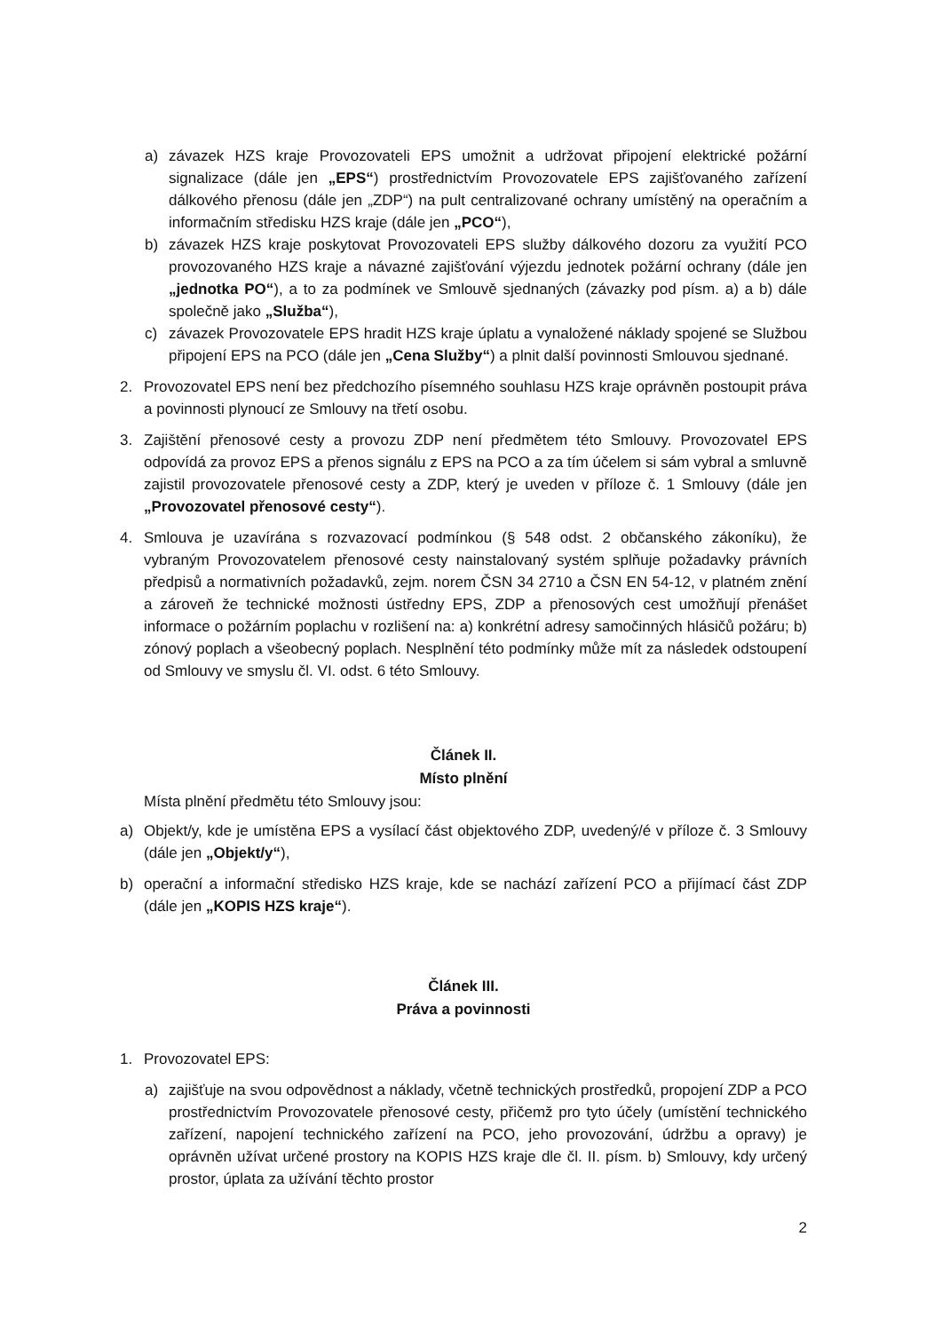a) závazek HZS kraje Provozovateli EPS umožnit a udržovat připojení elektrické požární signalizace (dále jen „EPS“) prostřednictvím Provozovatele EPS zajišťovaného zařízení dálkového přenosu (dále jen „ZDP“) na pult centralizované ochrany umístěný na operačním a informačním středisku HZS kraje (dále jen „PCO“),
b) závazek HZS kraje poskytovat Provozovateli EPS služby dálkového dozoru za využití PCO provozovaného HZS kraje a návazné zajišťování výjezdu jednotek požární ochrany (dále jen „jednotka PO“), a to za podmínek ve Smlouvě sjednaných (závazky pod písm. a) a b) dále společně jako „Služba“),
c) závazek Provozovatele EPS hradit HZS kraje úplatu a vynaložené náklady spojené se Službou připojení EPS na PCO (dále jen „Cena Služby“) a plnit další povinnosti Smlouvou sjednané.
2. Provozovatel EPS není bez předchozího písemného souhlasu HZS kraje oprávněn postoupit práva a povinnosti plynoucí ze Smlouvy na třetí osobu.
3. Zajištění přenosové cesty a provozu ZDP není předmětem této Smlouvy. Provozovatel EPS odpovídá za provoz EPS a přenos signálu z EPS na PCO a za tím účelem si sám vybral a smluvně zajistil provozovatele přenosové cesty a ZDP, který je uveden v příloze č. 1 Smlouvy (dále jen „Provozovatel přenosové cesty“).
4. Smlouva je uzavírána s rozvazovací podmínkou (§ 548 odst. 2 občanského zákoníku), že vybraným Provozovatelem přenosové cesty nainstalovaný systém splňuje požadavky právních předpisů a normativních požadavků, zejm. norem ČSN 34 2710 a ČSN EN 54-12, v platném znění a zároveň že technické možnosti ústředny EPS, ZDP a přenosových cest umožňují přenášet informace o požárním poplachu v rozlišení na: a) konkrétní adresy samočinných hlásičů požáru; b) zónový poplach a všeobecný poplach. Nesplnění této podmínky může mít za následek odstoupení od Smlouvy ve smyslu čl. VI. odst. 6 této Smlouvy.
Článek II.
Místo plnění
Místa plnění předmětu této Smlouvy jsou:
a) Objekt/y, kde je umístěna EPS a vysílací část objektového ZDP, uvedený/é v příloze č. 3 Smlouvy (dále jen „Objekt/y“),
b) operační a informační středisko HZS kraje, kde se nachází zařízení PCO a přijímací část ZDP (dále jen „KOPIS HZS kraje“).
Článek III.
Práva a povinnosti
1. Provozovatel EPS:
a) zajišťuje na svou odpovědnost a náklady, včetně technických prostředků, propojení ZDP a PCO prostřednictvím Provozovatele přenosové cesty, přičemž pro tyto účely (umístění technického zařízení, napojení technického zařízení na PCO, jeho provozování, údržbu a opravy) je oprávněn užívat určené prostory na KOPIS HZS kraje dle čl. II. písm. b) Smlouvy, kdy určený prostor, úplata za užívání těchto prostor
2